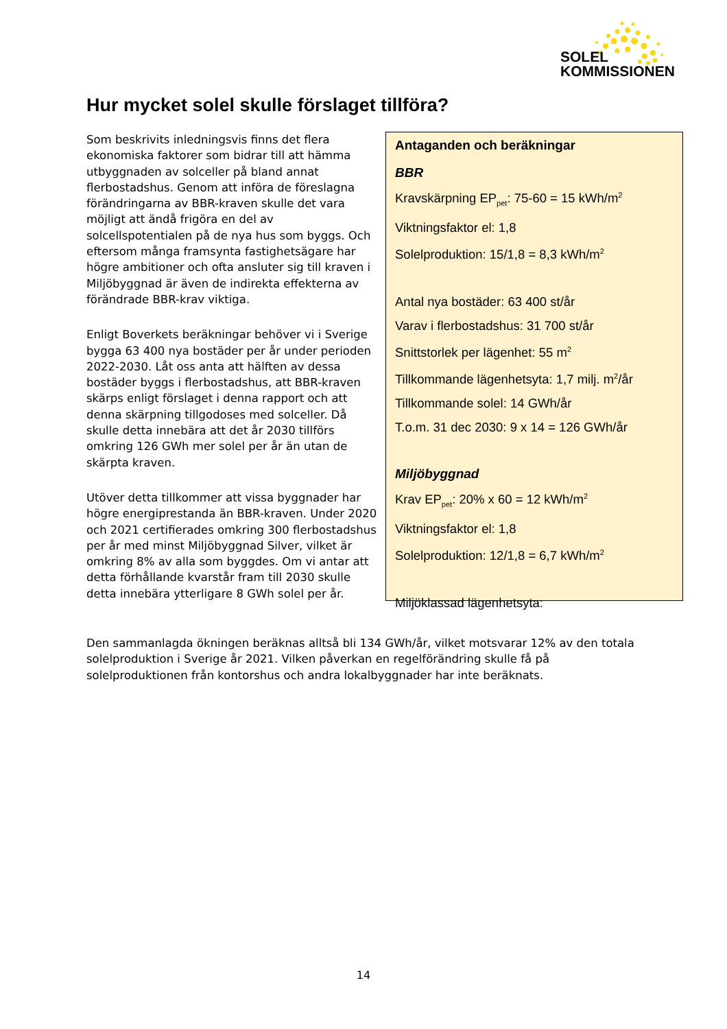SOLEL
KOMMISSIONEN
Hur mycket solel skulle förslaget tillföra?
Som beskrivits inledningsvis finns det flera ekonomiska faktorer som bidrar till att hämma utbyggnaden av solceller på bland annat flerbostadshus. Genom att införa de föreslagna förändringarna av BBR-kraven skulle det vara möjligt att ändå frigöra en del av solcellspotentialen på de nya hus som byggs. Och eftersom många framsynta fastighetsägare har högre ambitioner och ofta ansluter sig till kraven i Miljöbyggnad är även de indirekta effekterna av förändrade BBR-krav viktiga.
Enligt Boverkets beräkningar behöver vi i Sverige bygga 63 400 nya bostäder per år under perioden 2022-2030. Låt oss anta att hälften av dessa bostäder byggs i flerbostadshus, att BBR-kraven skärps enligt förslaget i denna rapport och att denna skärpning tillgodoses med solceller. Då skulle detta innebära att det år 2030 tillförs omkring 126 GWh mer solel per år än utan de skärpta kraven.
Utöver detta tillkommer att vissa byggnader har högre energiprestanda än BBR-kraven. Under 2020 och 2021 certifierades omkring 300 flerbostadshus per år med minst Miljöbyggnad Silver, vilket är omkring 8% av alla som byggdes. Om vi antar att detta förhållande kvarstår fram till 2030 skulle detta innebära ytterligare 8 GWh solel per år.
Antaganden och beräkningar
BBR
Kravskärpning EP<sub>pet</sub>: 75-60 = 15 kWh/m<sup>2</sup>
Viktningsfaktor el: 1,8
Solelproduktion: 15/1,8 = 8,3 kWh/m<sup>2</sup>
Antal nya bostäder: 63 400 st/år
Varav i flerbostadshus: 31 700 st/år
Snittstorlek per lägenhet: 55 m<sup>2</sup>
Tillkommande lägenhetsyta: 1,7 milj. m<sup>2</sup>/år
Tillkommande solel: 14 GWh/år
T.o.m. 31 dec 2030: 9 x 14 = 126 GWh/år
Miljöbyggnad
Krav EP<sub>pet</sub>: 20% x 60 = 12 kWh/m<sup>2</sup>
Viktningsfaktor el: 1,8
Solelproduktion: 12/1,8 = 6,7 kWh/m<sup>2</sup>
Miljöklassad lägenhetsyta:
Den sammanlagda ökningen beräknas alltså bli 134 GWh/år, vilket motsvarar 12% av den totala solelproduktion i Sverige år 2021. Vilken påverkan en regelförändring skulle få på solelproduktionen från kontorshus och andra lokalbyggnader har inte beräknats.
14